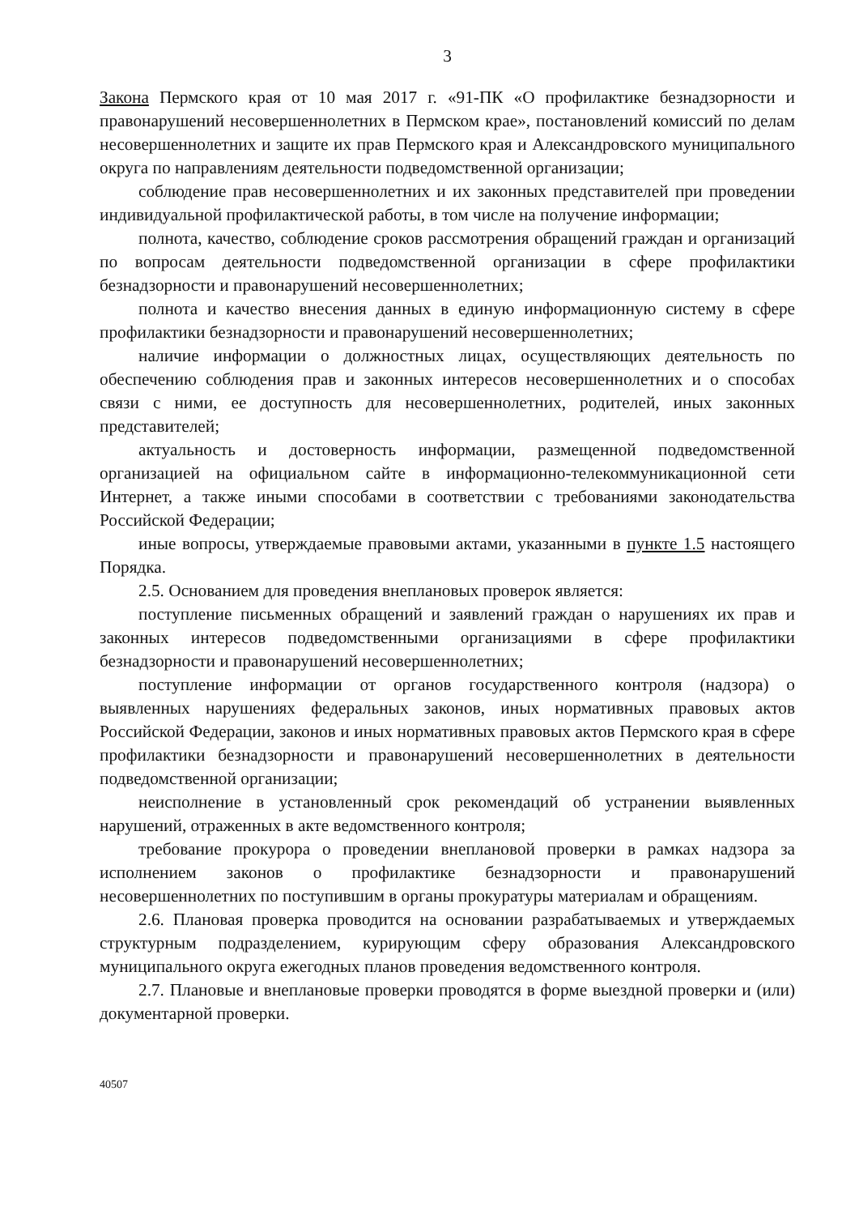3
Закона Пермского края от 10 мая 2017 г. «91-ПК «О профилактике безнадзорности и правонарушений несовершеннолетних в Пермском крае», постановлений комиссий по делам несовершеннолетних и защите их прав Пермского края и Александровского муниципального округа по направлениям деятельности подведомственной организации;
соблюдение прав несовершеннолетних и их законных представителей при проведении индивидуальной профилактической работы, в том числе на получение информации;
полнота, качество, соблюдение сроков рассмотрения обращений граждан и организаций по вопросам деятельности подведомственной организации в сфере профилактики безнадзорности и правонарушений несовершеннолетних;
полнота и качество внесения данных в единую информационную систему в сфере профилактики безнадзорности и правонарушений несовершеннолетних;
наличие информации о должностных лицах, осуществляющих деятельность по обеспечению соблюдения прав и законных интересов несовершеннолетних и о способах связи с ними, ее доступность для несовершеннолетних, родителей, иных законных представителей;
актуальность и достоверность информации, размещенной подведомственной организацией на официальном сайте в информационно-телекоммуникационной сети Интернет, а также иными способами в соответствии с требованиями законодательства Российской Федерации;
иные вопросы, утверждаемые правовыми актами, указанными в пункте 1.5 настоящего Порядка.
2.5. Основанием для проведения внеплановых проверок является:
поступление письменных обращений и заявлений граждан о нарушениях их прав и законных интересов подведомственными организациями в сфере профилактики безнадзорности и правонарушений несовершеннолетних;
поступление информации от органов государственного контроля (надзора) о выявленных нарушениях федеральных законов, иных нормативных правовых актов Российской Федерации, законов и иных нормативных правовых актов Пермского края в сфере профилактики безнадзорности и правонарушений несовершеннолетних в деятельности подведомственной организации;
неисполнение в установленный срок рекомендаций об устранении выявленных нарушений, отраженных в акте ведомственного контроля;
требование прокурора о проведении внеплановой проверки в рамках надзора за исполнением законов о профилактике безнадзорности и правонарушений несовершеннолетних по поступившим в органы прокуратуры материалам и обращениям.
2.6. Плановая проверка проводится на основании разрабатываемых и утверждаемых структурным подразделением, курирующим сферу образования Александровского муниципального округа ежегодных планов проведения ведомственного контроля.
2.7. Плановые и внеплановые проверки проводятся в форме выездной проверки и (или) документарной проверки.
40507